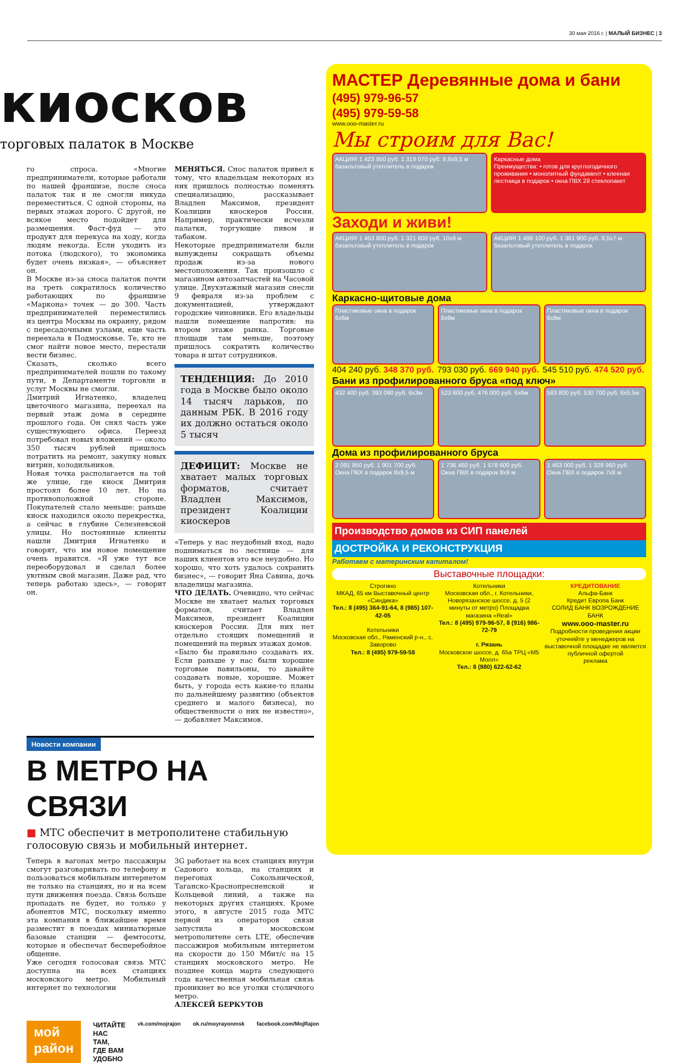30 мая 2016 г. | МАЛЫЙ БИЗНЕС | 3
киосков
торговых палаток в Москве
го спроса. «Многие предприниматели, которые работали по нашей франшизе, после сноса палаток так и не смогли никуда переместиться. С одной стороны, на первых этажах дорого. С другой, не всякое место подойдет для размещения. Фаст-фуд — это продукт для перекуса на ходу, когда людям некогда. Если уходить из потока (людского), то экономика будет очень низкая», — объясняет он.
В Москве из-за сноса палаток почти на треть сократилось количество работающих по франшизе «Маркона» точек — до 300. Часть предпринимателей переместились из центра Москвы на окраину, рядом с пересадочными узлами, еще часть переехала в Подмосковье. Те, кто не смог найти новое место, перестали вести бизнес.
Сказать, сколько всего предпринимателей пошли по такому пути, в Департаменте торговли и услуг Москвы не смогли.
Дмитрий Игнатенко, владелец цветочного магазина, переехал на первый этаж дома в середине прошлого года. Он снял часть уже существующего офиса. Переезд потребовал новых вложений — около 350 тысяч рублей пришлось потратить на ремонт, закупку новых витрин, холодильников.
Новая точка располагается на той же улице, где киоск Дмитрия простоял более 10 лет. Но на противоположной стороне. Покупателей стало меньше: раньше киоск находился около перекрестка, а сейчас в глубине Селезневской улицы. Но постоянные клиенты нашли Дмитрия Игнатенко и говорят, что им новое помещение очень нравится. «Я уже тут все переоборудовал и сделал более уютным свой магазин. Даже рад, что теперь работаю здесь», — говорит он.
МЕНЯТЬСЯ. Снос палаток привел к тому, что владельцам некоторых из них пришлось полностью поменять специализацию, рассказывает Владлен Максимов, президент Коалиции киоскеров России. Например, практически исчезли палатки, торгующие пивом и табаком.
Некоторые предприниматели были вынуждены сокращать объемы продаж из-за нового местоположения. Так произошло с магазином автозапчастей на Часовой улице. Двухэтажный магазин снесли 9 февраля из-за проблем с документацией, утверждают городские чиновники. Его владельцы нашли помещение напротив: на втором этаже рынка. Торговые площади там меньше, поэтому пришлось сократить количество товара и штат сотрудников.
ТЕНДЕНЦИЯ: До 2010 года в Москве было около 14 тысяч ларьков, по данным РБК. В 2016 году их должно остаться около 5 тысяч
ДЕФИЦИТ: Москве не хватает малых торговых форматов, считает Владлен Максимов, президент Коалиции киоскеров
«Теперь у нас неудобный вход, надо подниматься по лестнице — для наших клиентов это все неудобно. Но хорошо, что хоть удалось сохранить бизнес», — говорит Яна Савина, дочь владелицы магазина.
ЧТО ДЕЛАТЬ. Очевидно, что сейчас Москве не хватает малых торговых форматов, считает Владлен Максимов, президент Коалиции киоскеров России. Для них нет отдельно стоящих помещений и помещений на первых этажах домов.
«Было бы правильно создавать их. Если раньше у нас были хорошие торговые павильоны, то давайте создавать новые, хорошие. Может быть, у города есть какие-то планы по дальнейшему развитию (объектов среднего и малого бизнеса), но общественности о них не известно», — добавляет Максимов.
Новости компании
В МЕТРО НА СВЯЗИ
■ МТС обеспечит в метрополитене стабильную голосовую связь и мобильный интернет.
Теперь в вагонах метро пассажиры смогут разговаривать по телефону и пользоваться мобильным интернетом не только на станциях, но и на всем пути движения поезда. Связь больше пропадать не будет, но только у абонентов МТС, поскольку именно эта компания в ближайшее время разместит в поездах миниатюрные базовые станции — фемтосоты, которые и обеспечат бесперебойное общение.
Уже сегодня голосовая связь МТС доступна на всех станциях московского метро. Мобильный интернет по технологии
3G работает на всех станциях внутри Садового кольца, на станциях и перегонах Сокольнической, Таганско-Краснопресненской и Кольцевой линий, а также на некоторых других станциях. Кроме этого, в августе 2015 года МТС первой из операторов связи запустила в московском метрополитене сеть LTE, обеспечив пассажиров мобильным интернетом на скорости до 150 Мбит/с на 15 станциях московского метро. Не позднее конца марта следующего года качественная мобильная связь проникнет во все уголки столичного метро.
АЛЕКСЕЙ БЕРКУТОВ
мой район ЧИТАЙТЕ НАС ТАМ,
ГДЕ ВАМ УДОБНО vk.com/mojrajon ok.ru/moyrayonmsk facebook.com/MojRajon
МАСТЕР Деревянные дома и бани
(495) 979-96-57
(495) 979-59-58
www.ooo-master.ru
Мы строим для Вас!
АКЦИЯ! 1 423 950 руб. 1 319 070 руб. 9,6x9,5 м базальтовый утеплитель в подарок
Каркасные дома
Преимущества: • готов для круглогодичного проживания • монолитный фундамент • клееная лестница в подарок • окна ПВХ 2й стеклопакет
Заходи и живи!
АКЦИЯ! 1 453 800 руб. 1 321 600 руб. 10x9 м базальтовый утеплитель в подарок
АКЦИЯ! 1 498 100 руб. 1 361 900 руб. 8,5x7 м базальтовый утеплитель в подарок
Каркасно-щитовые дома
Пластиковые окна в подарок 6x6м
Пластиковые окна в подарок 8x9м
Пластиковые окна в подарок 6x9м
404 240 руб. 348 370 руб. 793 030 руб. 669 940 руб. 545 510 руб. 474 520 руб.
Бани из профилированного бруса «под ключ»
432 400 руб. 393 090 руб. 6x3м 523 600 руб. 476 000 руб. 6x6м 583 800 руб. 530 700 руб. 6x5,5м
Дома из профилированного бруса
2 091 950 руб. 1 901 700 руб. Окна ПВХ в подарок 8x9,5 м
1 736 460 руб. 1 578 600 руб. Окна ПВХ в подарок 8x9 м
1 463 000 руб. 1 329 960 руб. Окна ПВХ в подарок 7x8 м
Производство домов из СИП панелей
ДОСТРОЙКА И РЕКОНСТРУКЦИЯ
Работаем с материнским капиталом!
Выставочные площадки:
Строгино
МКАД, 65 км Выставочный центр «Синдика»
Тел.: 8 (495) 364-91-64, 8 (985) 107-42-05
Котельники
Московская обл., Раменский р-н., с. Заворово
Тел.: 8 (495) 979-59-58
Котельники
Московская обл., г. Котельники, Новорязанское шоссе, д. 5 (2 минуты от метро) Площадка магазина «Real»
Тел.: 8 (495) 979-96-57, 8 (916) 986-72-79
г. Рязань
Московское шоссе, д. 65а ТРЦ «М5 Молл»
Тел.: 8 (980) 622-62-62
КРЕДИТОВАНИЕ
Альфа-Банк
Кредит Европа Банк
СОЛИД БАНК ВОЗРОЖДЕНИЕ БАНК
www.ooo-master.ru
Подробности проведения акции уточняйте у менеджеров на выставочной площадке не является публичной офертой
реклама